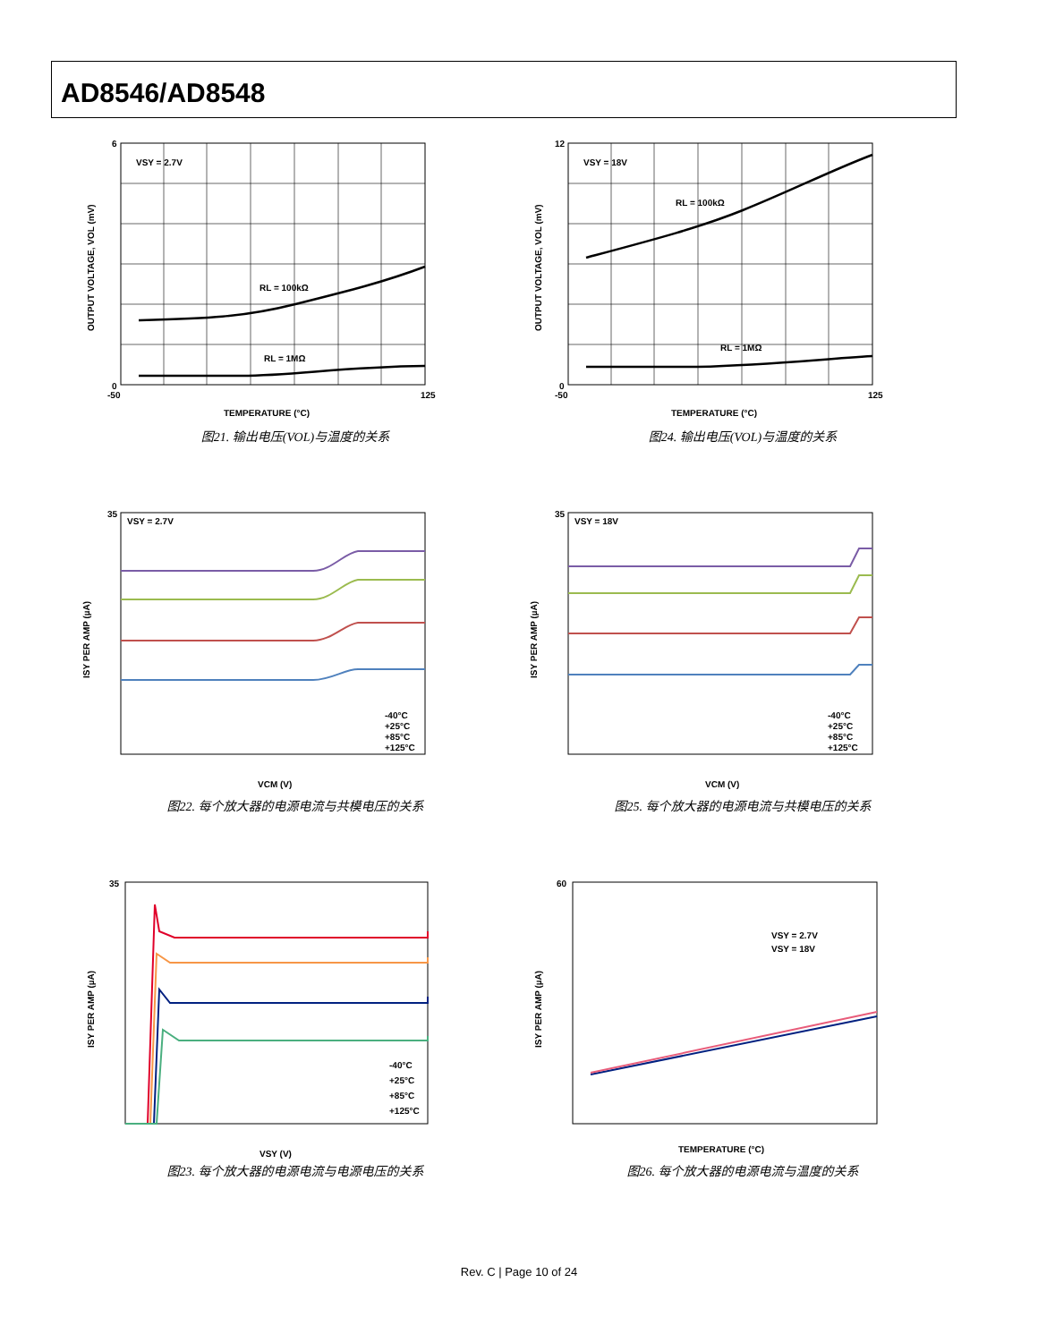AD8546/AD8548
VSY = 2.7V
RL = 100kΩ
RL = 1MΩ
6
0
-50
125
TEMPERATURE (°C)
OUTPUT VOLTAGE, VOL (mV)
图21. 输出电压(VOL)与温度的关系
VSY = 18V
RL = 100kΩ
RL = 1MΩ
12
0
-50
125
TEMPERATURE (°C)
OUTPUT VOLTAGE, VOL (mV)
图24. 输出电压(VOL)与温度的关系
VSY = 2.7V
-40°C
+25°C
+85°C
+125°C
35
VCM (V)
ISY PER AMP (µA)
图22. 每个放大器的电源电流与共模电压的关系
VSY = 18V
-40°C
+25°C
+85°C
+125°C
35
VCM (V)
ISY PER AMP (µA)
图25. 每个放大器的电源电流与共模电压的关系
-40°C
+25°C
+85°C
+125°C
35
VSY (V)
ISY PER AMP (µA)
图23. 每个放大器的电源电流与电源电压的关系
VSY = 2.7V
VSY = 18V
60
TEMPERATURE (°C)
ISY PER AMP (µA)
图26. 每个放大器的电源电流与温度的关系
Rev. C | Page 10 of 24